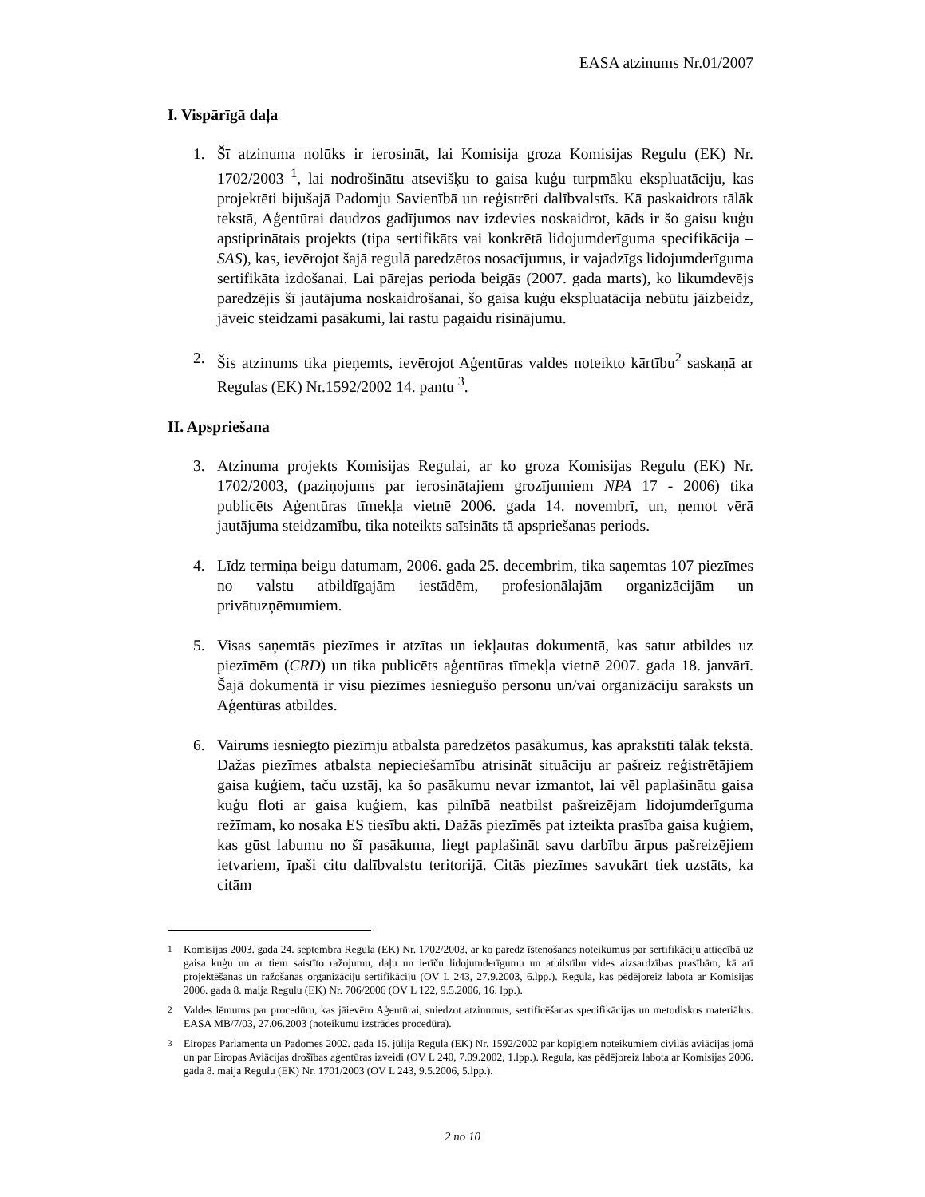EASA atzinums Nr.01/2007
I. Vispārīgā daļa
1. Šī atzinuma nolūks ir ierosināt, lai Komisija groza Komisijas Regulu (EK) Nr. 1702/2003 <sup>1</sup>, lai nodrošinātu atsevišķu to gaisa kuģu turpmāku ekspluatāciju, kas projektēti bijušajā Padomju Savienībā un reģistrēti dalībvalstīs. Kā paskaidrots tālāk tekstā, Aģentūrai daudzos gadījumos nav izdevies noskaidrot, kāds ir šo gaisu kuģu apstiprinātais projekts (tipa sertifikāts vai konkrētā lidojumderīguma specifikācija – SAS), kas, ievērojot šajā regulā paredzētos nosacījumus, ir vajadzīgs lidojumderīguma sertifikāta izdošanai. Lai pārejas perioda beigās (2007. gada marts), ko likumdevējs paredzējis šī jautājuma noskaidrošanai, šo gaisa kuģu ekspluatācija nebūtu jāizbeidz, jāveic steidzami pasākumi, lai rastu pagaidu risinājumu.
2. Šis atzinums tika pieņemts, ievērojot Aģentūras valdes noteikto kārtību<sup>2</sup> saskaņā ar Regulas (EK) Nr.1592/2002 14. pantu <sup>3</sup>.
II. Apspriešana
3. Atzinuma projekts Komisijas Regulai, ar ko groza Komisijas Regulu (EK) Nr. 1702/2003, (paziņojums par ierosinātajiem grozījumiem NPA 17 - 2006) tika publicēts Aģentūras tīmekļa vietnē 2006. gada 14. novembrī, un, ņemot vērā jautājuma steidzamību, tika noteikts saīsināts tā apspriešanas periods.
4. Līdz termiņa beigu datumam, 2006. gada 25. decembrim, tika saņemtas 107 piezīmes no valstu atbildīgajām iestādēm, profesionālajām organizācijām un privātuzņēmumiem.
5. Visas saņemtās piezīmes ir atzītas un iekļautas dokumentā, kas satur atbildes uz piezīmēm (CRD) un tika publicēts aģentūras tīmekļa vietnē 2007. gada 18. janvārī. Šajā dokumentā ir visu piezīmes iesniegušo personu un/vai organizāciju saraksts un Aģentūras atbildes.
6. Vairums iesniegto piezīmju atbalsta paredzētos pasākumus, kas aprakstīti tālāk tekstā. Dažas piezīmes atbalsta nepieciešamību atrisināt situāciju ar pašreiz reģistrētājiem gaisa kuģiem, taču uzstāj, ka šo pasākumu nevar izmantot, lai vēl paplašinātu gaisa kuģu floti ar gaisa kuģiem, kas pilnībā neatbilst pašreizējam lidojumderīguma režīmam, ko nosaka ES tiesību akti. Dažās piezīmēs pat izteikta prasība gaisa kuģiem, kas gūst labumu no šī pasākuma, liegt paplašināt savu darbību ārpus pašreizējiem ietvariem, īpaši citu dalībvalstu teritorijā. Citās piezīmes savukārt tiek uzstāts, ka citām
<sup>1</sup> Komisijas 2003. gada 24. septembra Regula (EK) Nr. 1702/2003, ar ko paredz īstenošanas noteikumus par sertifikāciju attiecībā uz gaisa kuģu un ar tiem saistīto ražojumu, daļu un ierīču lidojumderīgumu un atbilstību vides aizsardzības prasībām, kā arī projektēšanas un ražošanas organizāciju sertifikāciju (OV L 243, 27.9.2003, 6.lpp.). Regula, kas pēdējoreiz labota ar Komisijas 2006. gada 8. maija Regulu (EK) Nr. 706/2006 (OV L 122, 9.5.2006, 16. lpp.).
<sup>2</sup> Valdes lēmums par procedūru, kas jāievēro Aģentūrai, sniedzot atzinumus, sertificēšanas specifikācijas un metodiskos materiālus. EASA MB/7/03, 27.06.2003 (noteikumu izstrādes procedūra).
<sup>3</sup> Eiropas Parlamenta un Padomes 2002. gada 15. jūlija Regula (EK) Nr. 1592/2002 par kopīgiem noteikumiem civilās aviācijas jomā un par Eiropas Aviācijas drošības aģentūras izveidi (OV L 240, 7.09.2002, 1.lpp.). Regula, kas pēdējoreiz labota ar Komisijas 2006. gada 8. maija Regulu (EK) Nr. 1701/2003 (OV L 243, 9.5.2006, 5.lpp.).
2 no 10